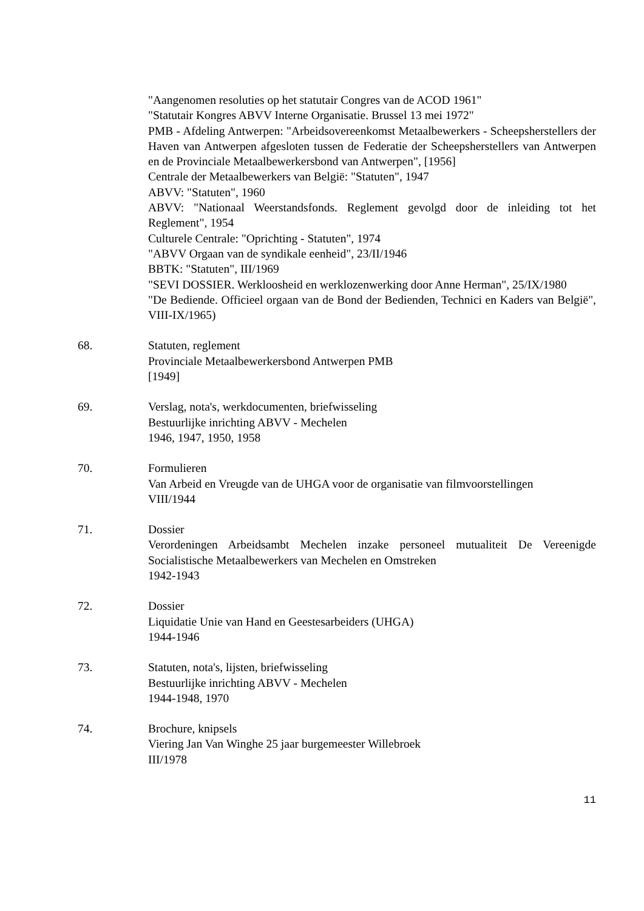"Aangenomen resoluties op het statutair Congres van de ACOD 1961"
"Statutair Kongres ABVV Interne Organisatie. Brussel 13 mei 1972"
PMB - Afdeling Antwerpen: "Arbeidsovereenkomst Metaalbewerkers - Scheepsherstellers der Haven van Antwerpen afgesloten tussen de Federatie der Scheepsherstellers van Antwerpen en de Provinciale Metaalbewerkersbond van Antwerpen", [1956]
Centrale der Metaalbewerkers van België: "Statuten", 1947
ABVV: "Statuten", 1960
ABVV: "Nationaal Weerstandsfonds. Reglement gevolgd door de inleiding tot het Reglement", 1954
Culturele Centrale: "Oprichting - Statuten", 1974
"ABVV Orgaan van de syndikale eenheid", 23/II/1946
BBTK: "Statuten", III/1969
"SEVI DOSSIER. Werkloosheid en werklozenwerking door Anne Herman", 25/IX/1980
"De Bediende. Officieel orgaan van de Bond der Bedienden, Technici en Kaders van België", VIII-IX/1965)
68. Statuten, reglement
Provinciale Metaalbewerkersbond Antwerpen PMB
[1949]
69. Verslag, nota's, werkdocumenten, briefwisseling
Bestuurlijke inrichting ABVV - Mechelen
1946, 1947, 1950, 1958
70. Formulieren
Van Arbeid en Vreugde van de UHGA voor de organisatie van filmvoorstellingen
VIII/1944
71. Dossier
Verordeningen Arbeidsambt Mechelen inzake personeel mutualiteit De Vereenigde Socialistische Metaalbewerkers van Mechelen en Omstreken
1942-1943
72. Dossier
Liquidatie Unie van Hand en Geestesarbeiders (UHGA)
1944-1946
73. Statuten, nota's, lijsten, briefwisseling
Bestuurlijke inrichting ABVV - Mechelen
1944-1948, 1970
74. Brochure, knipsels
Viering Jan Van Winghe 25 jaar burgemeester Willebroek
III/1978
11